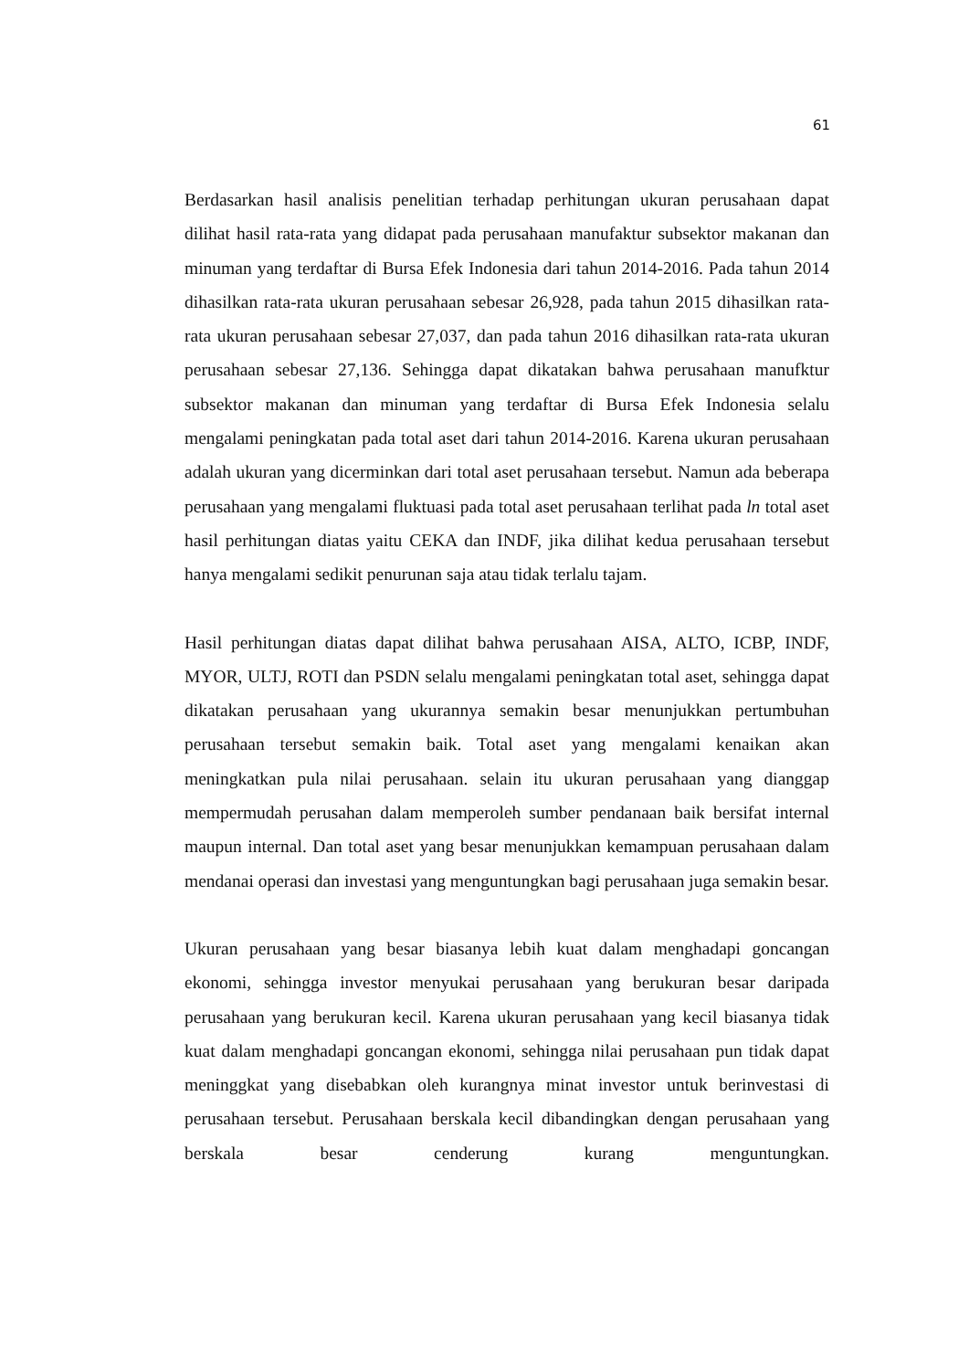61
Berdasarkan hasil analisis penelitian terhadap perhitungan ukuran perusahaan dapat dilihat hasil rata-rata yang didapat pada perusahaan manufaktur subsektor makanan dan minuman yang terdaftar di Bursa Efek Indonesia dari tahun 2014-2016. Pada tahun 2014 dihasilkan rata-rata ukuran perusahaan sebesar 26,928, pada tahun 2015 dihasilkan rata-rata ukuran perusahaan sebesar 27,037, dan pada tahun 2016 dihasilkan rata-rata ukuran perusahaan sebesar 27,136. Sehingga dapat dikatakan bahwa perusahaan manufktur subsektor makanan dan minuman yang terdaftar di Bursa Efek Indonesia selalu mengalami peningkatan pada total aset dari tahun 2014-2016. Karena ukuran perusahaan adalah ukuran yang dicerminkan dari total aset perusahaan tersebut. Namun ada beberapa perusahaan yang mengalami fluktuasi pada total aset perusahaan terlihat pada ln total aset hasil perhitungan diatas yaitu CEKA dan INDF, jika dilihat kedua perusahaan tersebut hanya mengalami sedikit penurunan saja atau tidak terlalu tajam.
Hasil perhitungan diatas dapat dilihat bahwa perusahaan AISA, ALTO, ICBP, INDF, MYOR, ULTJ, ROTI dan PSDN selalu mengalami peningkatan total aset, sehingga dapat dikatakan perusahaan yang ukurannya semakin besar menunjukkan pertumbuhan perusahaan tersebut semakin baik. Total aset yang mengalami kenaikan akan meningkatkan pula nilai perusahaan. selain itu ukuran perusahaan yang dianggap mempermudah perusahan dalam memperoleh sumber pendanaan baik bersifat internal maupun internal. Dan total aset yang besar menunjukkan kemampuan perusahaan dalam mendanai operasi dan investasi yang menguntungkan bagi perusahaan juga semakin besar.
Ukuran perusahaan yang besar biasanya lebih kuat dalam menghadapi goncangan ekonomi, sehingga investor menyukai perusahaan yang berukuran besar daripada perusahaan yang berukuran kecil. Karena ukuran perusahaan yang kecil biasanya tidak kuat dalam menghadapi goncangan ekonomi, sehingga nilai perusahaan pun tidak dapat meninggkat yang disebabkan oleh kurangnya minat investor untuk berinvestasi di perusahaan tersebut. Perusahaan berskala kecil dibandingkan dengan perusahaan yang berskala besar cenderung kurang menguntungkan.